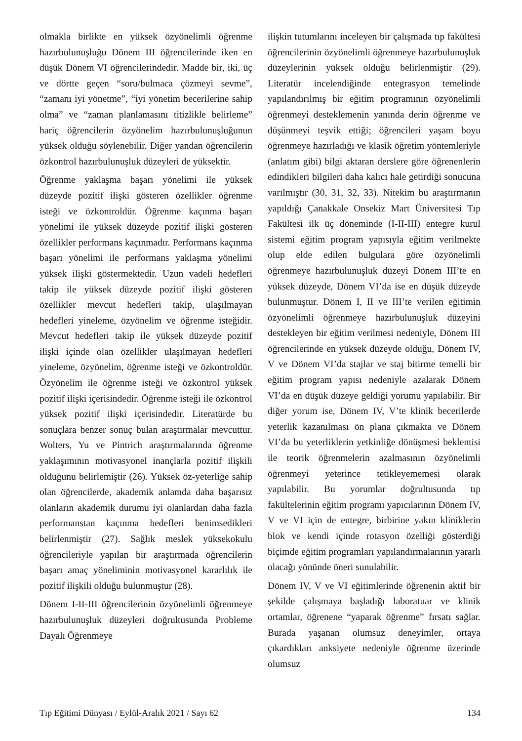olmakla birlikte en yüksek özyönelimli öğrenme hazırbulunuşluğu Dönem III öğrencilerinde iken en düşük Dönem VI öğrencilerindedir. Madde bir, iki, üç ve dörtte geçen “soru/bulmaca çözmeyi sevme”, “zamanı iyi yönetme”, “iyi yönetim becerilerine sahip olma” ve “zaman planlamasını titizlikle belirleme” hariç öğrencilerin özyönelim hazırbulunuşluğunun yüksek olduğu söylenebilir. Diğer yandan öğrencilerin özkontrol hazırbulunuşluk düzeyleri de yüksektir.
Öğrenme yaklaşma başarı yönelimi ile yüksek düzeyde pozitif ilişki gösteren özellikler öğrenme isteği ve özkontroldür. Öğrenme kaçınma başarı yönelimi ile yüksek düzeyde pozitif ilişki gösteren özellikler performans kaçınmadır. Performans kaçınma başarı yönelimi ile performans yaklaşma yönelimi yüksek ilişki göstermektedir. Uzun vadeli hedefleri takip ile yüksek düzeyde pozitif ilişki gösteren özellikler mevcut hedefleri takip, ulaşılmayan hedefleri yineleme, özyönelim ve öğrenme isteğidir. Mevcut hedefleri takip ile yüksek düzeyde pozitif ilişki içinde olan özellikler ulaşılmayan hedefleri yineleme, özyönelim, öğrenme isteği ve özkontroldür. Özyönelim ile öğrenme isteği ve özkontrol yüksek pozitif ilişki içerisindedir. Öğrenme isteği ile özkontrol yüksek pozitif ilişki içerisindedir. Literatürde bu sonuçlara benzer sonuç bulan araştırmalar mevcuttur. Wolters, Yu ve Pintrich araştırmalarında öğrenme yaklaşımının motivasyonel inançlarla pozitif ilişkili olduğunu belirlemiştir (26). Yüksek öz-yeterliğe sahip olan öğrencilerde, akademik anlamda daha başarısız olanların akademik durumu iyi olanlardan daha fazla performanstan kaçınma hedefleri benimsedikleri belirlenmiştir (27). Sağlık meslek yüksekokulu öğrencileriyle yapılan bir araştırmada öğrencilerin başarı amaç yöneliminin motivasyonel kararlılık ile pozitif ilişkili olduğu bulunmuştur (28).
Dönem I-II-III öğrencilerinin özyönelimli öğrenmeye hazırbulunuşluk düzeyleri doğrultusunda Probleme Dayalı Öğrenmeye
ilişkin tutumlarını inceleyen bir çalışmada tıp fakültesi öğrencilerinin özyönelimli öğrenmeye hazırbulunuşluk düzeylerinin yüksek olduğu belirlenmiştir (29). Literatür incelendiğinde entegrasyon temelinde yapılandırılmış bir eğitim programının özyönelimli öğrenmeyi desteklemenin yanında derin öğrenme ve düşünmeyi teşvik ettiği; öğrencileri yaşam boyu öğrenmeye hazırladığı ve klasik öğretim yöntemleriyle (anlatım gibi) bilgi aktaran derslere göre öğrenenlerin edindikleri bilgileri daha kalıcı hale getirdiği sonucuna varılmıştır (30, 31, 32, 33). Nitekim bu araştırmanın yapıldığı Çanakkale Onsekiz Mart Üniversitesi Tıp Fakültesi ilk üç döneminde (I-II-III) entegre kurul sistemi eğitim program yapısıyla eğitim verilmekte olup elde edilen bulgulara göre özyönelimli öğrenmeye hazırbulunuşluk düzeyi Dönem III’te en yüksek düzeyde, Dönem VI’da ise en düşük düzeyde bulunmuştur. Dönem I, II ve III’te verilen eğitimin özyönelimli öğrenmeye hazırbulunuşluk düzeyini destekleyen bir eğitim verilmesi nedeniyle, Dönem III öğrencilerinde en yüksek düzeyde olduğu, Dönem IV, V ve Dönem VI’da stajlar ve staj bitirme temelli bir eğitim program yapısı nedeniyle azalarak Dönem VI’da en düşük düzeye geldiği yorumu yapılabilir. Bir diğer yorum ise, Dönem IV, V’te klinik becerilerde yeterlik kazanılması ön plana çıkmakta ve Dönem VI’da bu yeterliklerin yetkinliğe dönüşmesi beklentisi ile teorik öğrenmelerin azalmasının özyönelimli öğrenmeyi yeterince tetikleyememesi olarak yapılabilir. Bu yorumlar doğrultusunda tıp fakültelerinin eğitim programı yapıcılarının Dönem IV, V ve VI için de entegre, birbirine yakın kliniklerin blok ve kendi içinde rotasyon özelliği gösterdiği biçimde eğitim programları yapılandırmalarının yararlı olacağı yönünde öneri sunulabilir.
Dönem IV, V ve VI eğitimlerinde öğrenenin aktif bir şekilde çalışmaya başladığı laboratuar ve klinik ortamlar, öğrenene “yaparak öğrenme” fırsatı sağlar. Burada yaşanan olumsuz deneyimler, ortaya çıkardıkları anksiyete nedeniyle öğrenme üzerinde olumsuz
Tıp Eğitimi Dünyası / Eylül-Aralık 2021 / Sayı 62 134